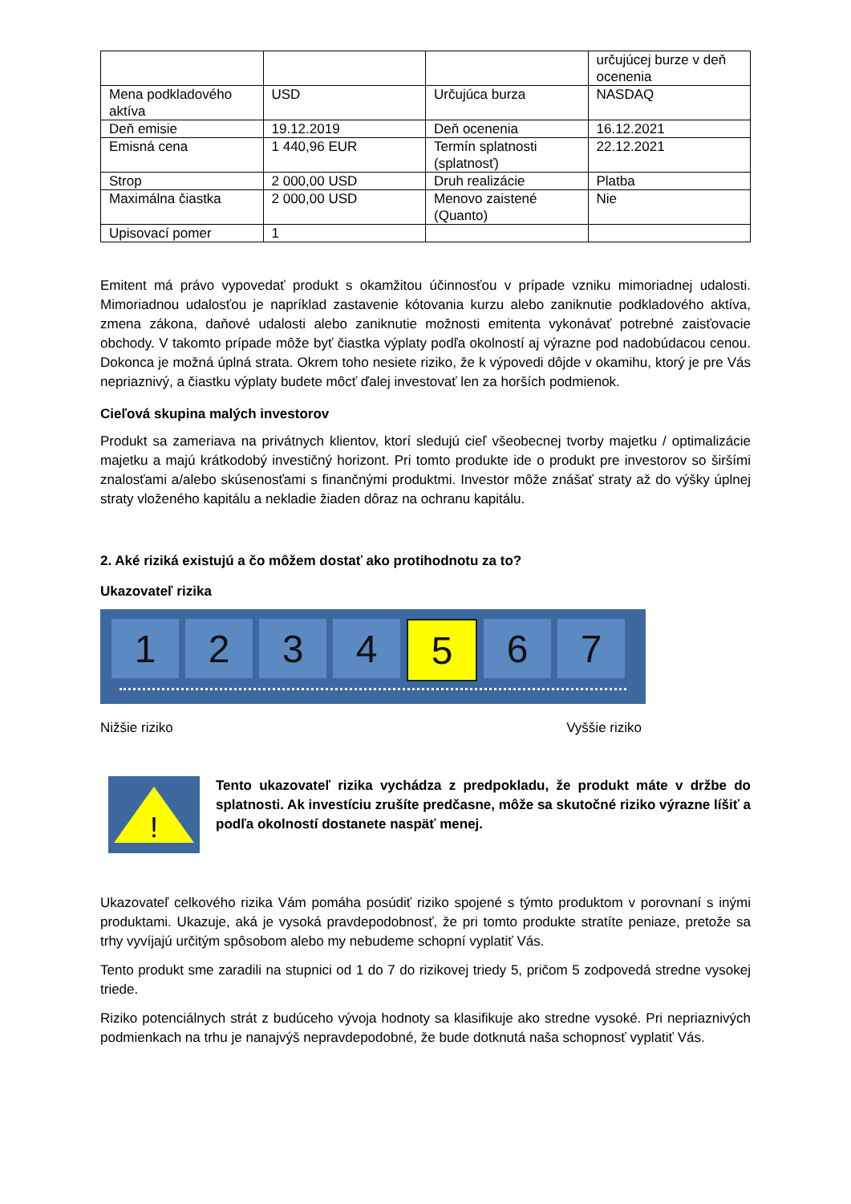| | | | určujúcej burze v deň ocenenia |
| Mena podkladového aktíva | USD | Určujúca burza | NASDAQ |
| Deň emisie | 19.12.2019 | Deň ocenenia | 16.12.2021 |
| Emisná cena | 1 440,96 EUR | Termín splatnosti (splatnosť) | 22.12.2021 |
| Strop | 2 000,00 USD | Druh realizácie | Platba |
| Maximálna čiastka | 2 000,00 USD | Menovo zaistené (Quanto) | Nie |
| Upisovací pomer | 1 | | |
Emitent má právo vypovedať produkt s okamžitou účinnosťou v prípade vzniku mimoriadnej udalosti. Mimoriadnou udalosťou je napríklad zastavenie kótovania kurzu alebo zaniknutie podkladového aktíva, zmena zákona, daňové udalosti alebo zaniknutie možnosti emitenta vykonávať potrebné zaisťovacie obchody. V takomto prípade môže byť čiastka výplaty podľa okolností aj výrazne pod nadobúdacou cenou. Dokonca je možná úplná strata. Okrem toho nesiete riziko, že k výpovedi dôjde v okamihu, ktorý je pre Vás nepriaznivý, a čiastku výplaty budete môcť ďalej investovať len za horších podmienok.
Cieľová skupina malých investorov
Produkt sa zameriava na privátnych klientov, ktorí sledujú cieľ všeobecnej tvorby majetku / optimalizácie majetku a majú krátkodobý investičný horizont. Pri tomto produkte ide o produkt pre investorov so širšími znalosťami a/alebo skúsenosťami s finančnými produktmi. Investor môže znášať straty až do výšky úplnej straty vloženého kapitálu a nekladie žiaden dôraz na ochranu kapitálu.
2. Aké riziká existujú a čo môžem dostať ako protihodnotu za to?
Ukazovateľ rizika
1 2 3 4 5 6 7
Nižšie riziko Vyššie riziko
!
Tento ukazovateľ rizika vychádza z predpokladu, že produkt máte v držbe do splatnosti. Ak investíciu zrušíte predčasne, môže sa skutočné riziko výrazne líšiť a podľa okolností dostanete naspäť menej.
Ukazovateľ celkového rizika Vám pomáha posúdiť riziko spojené s týmto produktom v porovnaní s inými produktami. Ukazuje, aká je vysoká pravdepodobnosť, že pri tomto produkte stratíte peniaze, pretože sa trhy vyvíjajú určitým spôsobom alebo my nebudeme schopní vyplatiť Vás.
Tento produkt sme zaradili na stupnici od 1 do 7 do rizikovej triedy 5, pričom 5 zodpovedá stredne vysokej triede.
Riziko potenciálnych strát z budúceho vývoja hodnoty sa klasifikuje ako stredne vysoké. Pri nepriaznivých podmienkach na trhu je nanajvýš nepravdepodobné, že bude dotknutá naša schopnosť vyplatiť Vás.